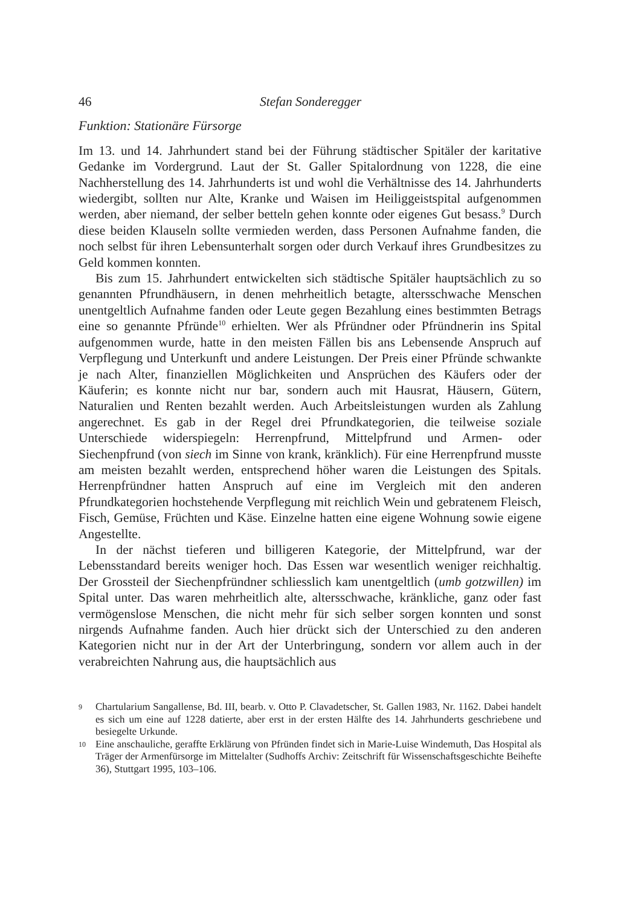46 Stefan Sonderegger
Funktion: Stationäre Fürsorge
Im 13. und 14. Jahrhundert stand bei der Führung städtischer Spitäler der karitative Gedanke im Vordergrund. Laut der St. Galler Spitalordnung von 1228, die eine Nachherstellung des 14. Jahrhunderts ist und wohl die Verhältnisse des 14. Jahrhunderts wiedergibt, sollten nur Alte, Kranke und Waisen im Heiliggeistspital aufgenommen werden, aber niemand, der selber betteln gehen konnte oder eigenes Gut besass.<sup>9</sup> Durch diese beiden Klauseln sollte vermieden werden, dass Personen Aufnahme fanden, die noch selbst für ihren Lebensunterhalt sorgen oder durch Verkauf ihres Grundbesitzes zu Geld kommen konnten.
Bis zum 15. Jahrhundert entwickelten sich städtische Spitäler hauptsächlich zu so genannten Pfrundhäusern, in denen mehrheitlich betagte, altersschwache Menschen unentgeltlich Aufnahme fanden oder Leute gegen Bezahlung eines bestimmten Betrags eine so genannte Pfründe<sup>10</sup> erhielten. Wer als Pfründner oder Pfründnerin ins Spital aufgenommen wurde, hatte in den meisten Fällen bis ans Lebensende Anspruch auf Verpflegung und Unterkunft und andere Leistungen. Der Preis einer Pfründe schwankte je nach Alter, finanziellen Möglichkeiten und Ansprüchen des Käufers oder der Käuferin; es konnte nicht nur bar, sondern auch mit Hausrat, Häusern, Gütern, Naturalien und Renten bezahlt werden. Auch Arbeitsleistungen wurden als Zahlung angerechnet. Es gab in der Regel drei Pfrundkategorien, die teilweise soziale Unterschiede widerspiegeln: Herrenpfrund, Mittelpfrund und Armen- oder Siechenpfrund (von siech im Sinne von krank, kränklich). Für eine Herrenpfrund musste am meisten bezahlt werden, entsprechend höher waren die Leistungen des Spitals. Herrenpfründner hatten Anspruch auf eine im Vergleich mit den anderen Pfrundkategorien hochstehende Verpflegung mit reichlich Wein und gebratenem Fleisch, Fisch, Gemüse, Früchten und Käse. Einzelne hatten eine eigene Wohnung sowie eigene Angestellte.
In der nächst tieferen und billigeren Kategorie, der Mittelpfrund, war der Lebensstandard bereits weniger hoch. Das Essen war wesentlich weniger reichhaltig. Der Grossteil der Siechenpfründner schliesslich kam unentgeltlich (umb gotzwillen) im Spital unter. Das waren mehrheitlich alte, altersschwache, kränkliche, ganz oder fast vermögenslose Menschen, die nicht mehr für sich selber sorgen konnten und sonst nirgends Aufnahme fanden. Auch hier drückt sich der Unterschied zu den anderen Kategorien nicht nur in der Art der Unterbringung, sondern vor allem auch in der verabreichten Nahrung aus, die hauptsächlich aus
9 Chartularium Sangallense, Bd. III, bearb. v. Otto P. Clavadetscher, St. Gallen 1983, Nr. 1162. Dabei handelt es sich um eine auf 1228 datierte, aber erst in der ersten Hälfte des 14. Jahrhunderts geschriebene und besiegelte Urkunde.
10 Eine anschauliche, geraffte Erklärung von Pfründen findet sich in Marie-Luise Windemuth, Das Hospital als Träger der Armenfürsorge im Mittelalter (Sudhoffs Archiv: Zeitschrift für Wissenschaftsgeschichte Beihefte 36), Stuttgart 1995, 103–106.